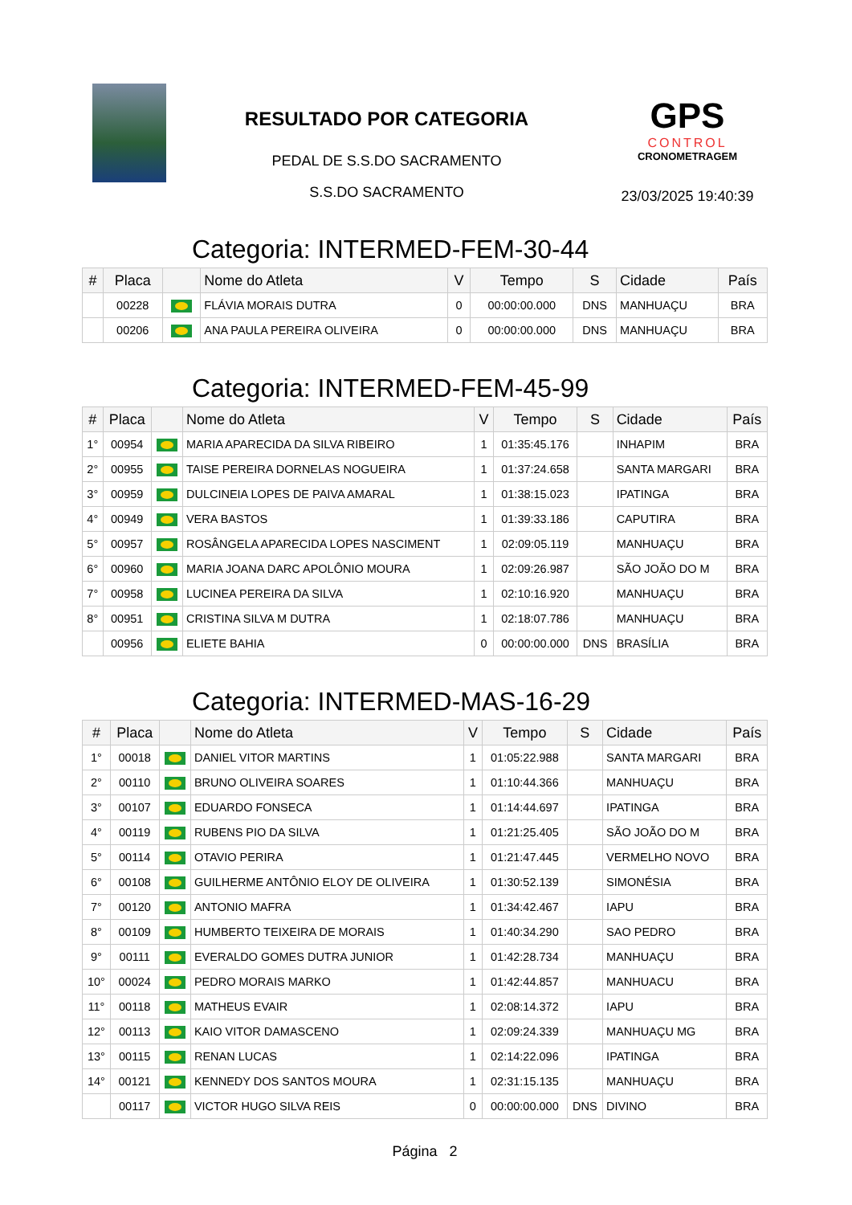RESULTADO POR CATEGORIA
PEDAL DE S.S.DO SACRAMENTO
S.S.DO SACRAMENTO
GPS
CONTROL
CRONOMETRAGEM
23/03/2025 19:40:39
Categoria: INTERMED-FEM-30-44
| # | Placa | | Nome do Atleta | V | Tempo | S | Cidade | País |
| --- | --- | --- | --- | --- | --- | --- | --- | --- |
| | 00228 | | FLÁVIA MORAIS DUTRA | 0 | 00:00:00.000 | DNS | MANHUAÇU | BRA |
| | 00206 | | ANA PAULA PEREIRA OLIVEIRA | 0 | 00:00:00.000 | DNS | MANHUAÇU | BRA |
Categoria: INTERMED-FEM-45-99
| # | Placa | | Nome do Atleta | V | Tempo | S | Cidade | País |
| --- | --- | --- | --- | --- | --- | --- | --- | --- |
| 1° | 00954 | | MARIA APARECIDA DA SILVA RIBEIRO | 1 | 01:35:45.176 | | INHAPIM | BRA |
| 2° | 00955 | | TAISE PEREIRA DORNELAS NOGUEIRA | 1 | 01:37:24.658 | | SANTA MARGARI | BRA |
| 3° | 00959 | | DULCINEIA LOPES DE PAIVA AMARAL | 1 | 01:38:15.023 | | IPATINGA | BRA |
| 4° | 00949 | | VERA BASTOS | 1 | 01:39:33.186 | | CAPUTIRA | BRA |
| 5° | 00957 | | ROSÂNGELA APARECIDA LOPES NASCIMENT | 1 | 02:09:05.119 | | MANHUAÇU | BRA |
| 6° | 00960 | | MARIA JOANA DARC APOLÔNIO MOURA | 1 | 02:09:26.987 | | SÃO JOÃO DO M | BRA |
| 7° | 00958 | | LUCINEA PEREIRA DA SILVA | 1 | 02:10:16.920 | | MANHUAÇU | BRA |
| 8° | 00951 | | CRISTINA SILVA M DUTRA | 1 | 02:18:07.786 | | MANHUAÇU | BRA |
| | 00956 | | ELIETE BAHIA | 0 | 00:00:00.000 | DNS | BRASÍLIA | BRA |
Categoria: INTERMED-MAS-16-29
| # | Placa | | Nome do Atleta | V | Tempo | S | Cidade | País |
| --- | --- | --- | --- | --- | --- | --- | --- | --- |
| 1° | 00018 | | DANIEL VITOR MARTINS | 1 | 01:05:22.988 | | SANTA MARGARI | BRA |
| 2° | 00110 | | BRUNO OLIVEIRA SOARES | 1 | 01:10:44.366 | | MANHUAÇU | BRA |
| 3° | 00107 | | EDUARDO FONSECA | 1 | 01:14:44.697 | | IPATINGA | BRA |
| 4° | 00119 | | RUBENS PIO DA SILVA | 1 | 01:21:25.405 | | SÃO JOÃO DO M | BRA |
| 5° | 00114 | | OTAVIO PERIRA | 1 | 01:21:47.445 | | VERMELHO NOVO | BRA |
| 6° | 00108 | | GUILHERME ANTÔNIO ELOY DE OLIVEIRA | 1 | 01:30:52.139 | | SIMONÉSIA | BRA |
| 7° | 00120 | | ANTONIO MAFRA | 1 | 01:34:42.467 | | IAPU | BRA |
| 8° | 00109 | | HUMBERTO TEIXEIRA DE MORAIS | 1 | 01:40:34.290 | | SAO PEDRO | BRA |
| 9° | 00111 | | EVERALDO GOMES DUTRA JUNIOR | 1 | 01:42:28.734 | | MANHUAÇU | BRA |
| 10° | 00024 | | PEDRO MORAIS MARKO | 1 | 01:42:44.857 | | MANHUACU | BRA |
| 11° | 00118 | | MATHEUS EVAIR | 1 | 02:08:14.372 | | IAPU | BRA |
| 12° | 00113 | | KAIO VITOR DAMASCENO | 1 | 02:09:24.339 | | MANHUAÇU MG | BRA |
| 13° | 00115 | | RENAN LUCAS | 1 | 02:14:22.096 | | IPATINGA | BRA |
| 14° | 00121 | | KENNEDY DOS SANTOS MOURA | 1 | 02:31:15.135 | | MANHUAÇU | BRA |
| | 00117 | | VICTOR HUGO SILVA REIS | 0 | 00:00:00.000 | DNS | DIVINO | BRA |
Página 2